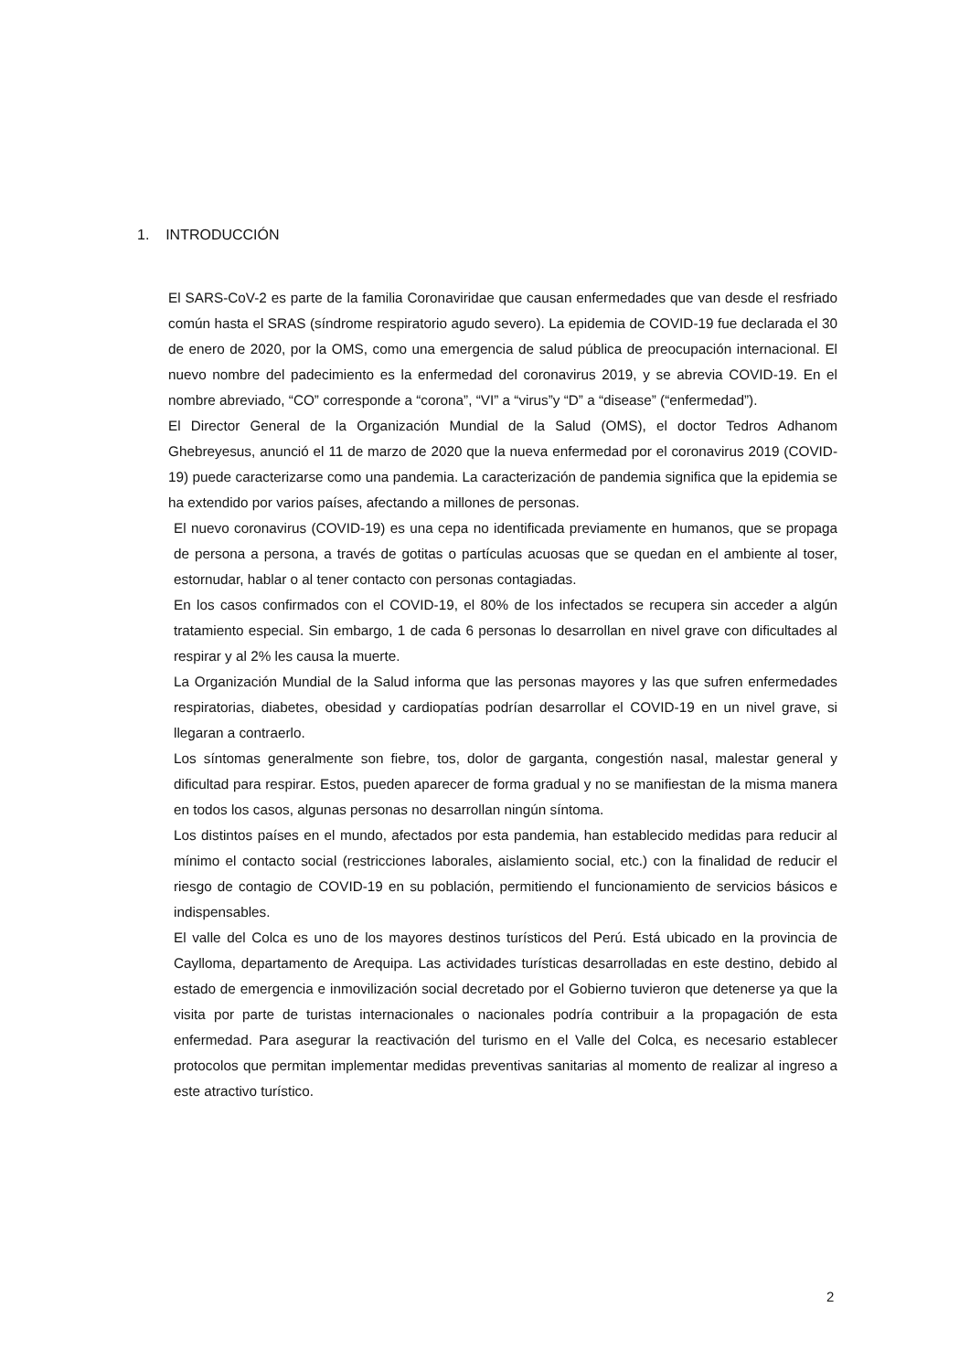1. INTRODUCCIÓN
El SARS-CoV-2 es parte de la familia Coronaviridae que causan enfermedades que van desde el resfriado común hasta el SRAS (síndrome respiratorio agudo severo). La epidemia de COVID-19 fue declarada el 30 de enero de 2020, por la OMS, como una emergencia de salud pública de preocupación internacional. El nuevo nombre del padecimiento es la enfermedad del coronavirus 2019, y se abrevia COVID-19. En el nombre abreviado, “CO” corresponde a “corona”, “VI” a “virus”y “D” a “disease” (“enfermedad”).
El Director General de la Organización Mundial de la Salud (OMS), el doctor Tedros Adhanom Ghebreyesus, anunció el 11 de marzo de 2020 que la nueva enfermedad por el coronavirus 2019 (COVID-19) puede caracterizarse como una pandemia. La caracterización de pandemia significa que la epidemia se ha extendido por varios países, afectando a millones de personas.
El nuevo coronavirus (COVID-19) es una cepa no identificada previamente en humanos, que se propaga de persona a persona, a través de gotitas o partículas acuosas que se quedan en el ambiente al toser, estornudar, hablar o al tener contacto con personas contagiadas.
En los casos confirmados con el COVID-19, el 80% de los infectados se recupera sin acceder a algún tratamiento especial. Sin embargo, 1 de cada 6 personas lo desarrollan en nivel grave con dificultades al respirar y al 2% les causa la muerte.
La Organización Mundial de la Salud informa que las personas mayores y las que sufren enfermedades respiratorias, diabetes, obesidad y cardiopatías podrían desarrollar el COVID-19 en un nivel grave, si llegaran a contraerlo.
Los síntomas generalmente son fiebre, tos, dolor de garganta, congestión nasal, malestar general y dificultad para respirar. Estos, pueden aparecer de forma gradual y no se manifiestan de la misma manera en todos los casos, algunas personas no desarrollan ningún síntoma.
Los distintos países en el mundo, afectados por esta pandemia, han establecido medidas para reducir al mínimo el contacto social (restricciones laborales, aislamiento social, etc.) con la finalidad de reducir el riesgo de contagio de COVID-19 en su población, permitiendo el funcionamiento de servicios básicos e indispensables.
El valle del Colca es uno de los mayores destinos turísticos del Perú. Está ubicado en la provincia de Caylloma, departamento de Arequipa. Las actividades turísticas desarrolladas en este destino, debido al estado de emergencia e inmovilización social decretado por el Gobierno tuvieron que detenerse ya que la visita por parte de turistas internacionales o nacionales podría contribuir a la propagación de esta enfermedad. Para asegurar la reactivación del turismo en el Valle del Colca, es necesario establecer protocolos que permitan implementar medidas preventivas sanitarias al momento de realizar al ingreso a este atractivo turístico.
2